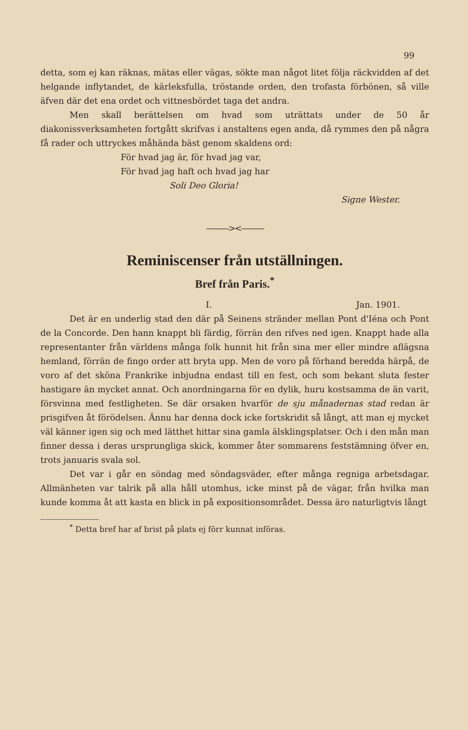99
detta, som ej kan räknas, mätas eller vägas, sökte man något litet följa räckvidden af det helgande inflytandet, de kärleksfulla, tröstande orden, den trofasta förbönen, så ville äfven där det ena ordet och vittnesbördet taga det andra.
Men skall berättelsen om hvad som uträttats under de 50 år diakonissverksamheten fortgått skrifvas i anstaltens egen anda, då rymmes den på några få rader och uttryckes måhända bäst genom skaldens ord:
För hvad jag är, för hvad jag var,
För hvad jag haft och hvad jag har
Soli Deo Gloria!
Signe Wester.
———><———
Reminiscenser från utställningen.
Bref från Paris.<sup>*</sup>
I. Jan. 1901.
Det är en underlig stad den där på Seinens stränder mellan Pont d'Iéna och Pont de la Concorde. Den hann knappt bli färdig, förrän den rifves ned igen. Knappt hade alla representanter från världens många folk hunnit hit från sina mer eller mindre aflägsna hemland, förrän de fingo order att bryta upp. Men de voro på förhand beredda härpå, de voro af det sköna Frankrike inbjudna endast till en fest, och som bekant sluta fester hastigare än mycket annat. Och anordningarna för en dylik, huru kostsamma de än varit, försvinna med festligheten. Se där orsaken hvarför de sju månadernas stad redan är prisgifven åt förödelsen. Ännu har denna dock icke fortskridit så långt, att man ej mycket väl känner igen sig och med lätthet hittar sina gamla älsklingsplatser. Och i den mån man finner dessa i deras ursprungliga skick, kommer åter sommarens feststämning öfver en, trots januaris svala sol.
Det var i går en söndag med söndagsväder, efter många regniga arbetsdagar. Allmänheten var talrik på alla håll utomhus, icke minst på de vägar, från hvilka man kunde komma åt att kasta en blick in på expositionsområdet. Dessa äro naturligtvis långt
<sup>*</sup> Detta bref har af brist på plats ej förr kunnat införas.